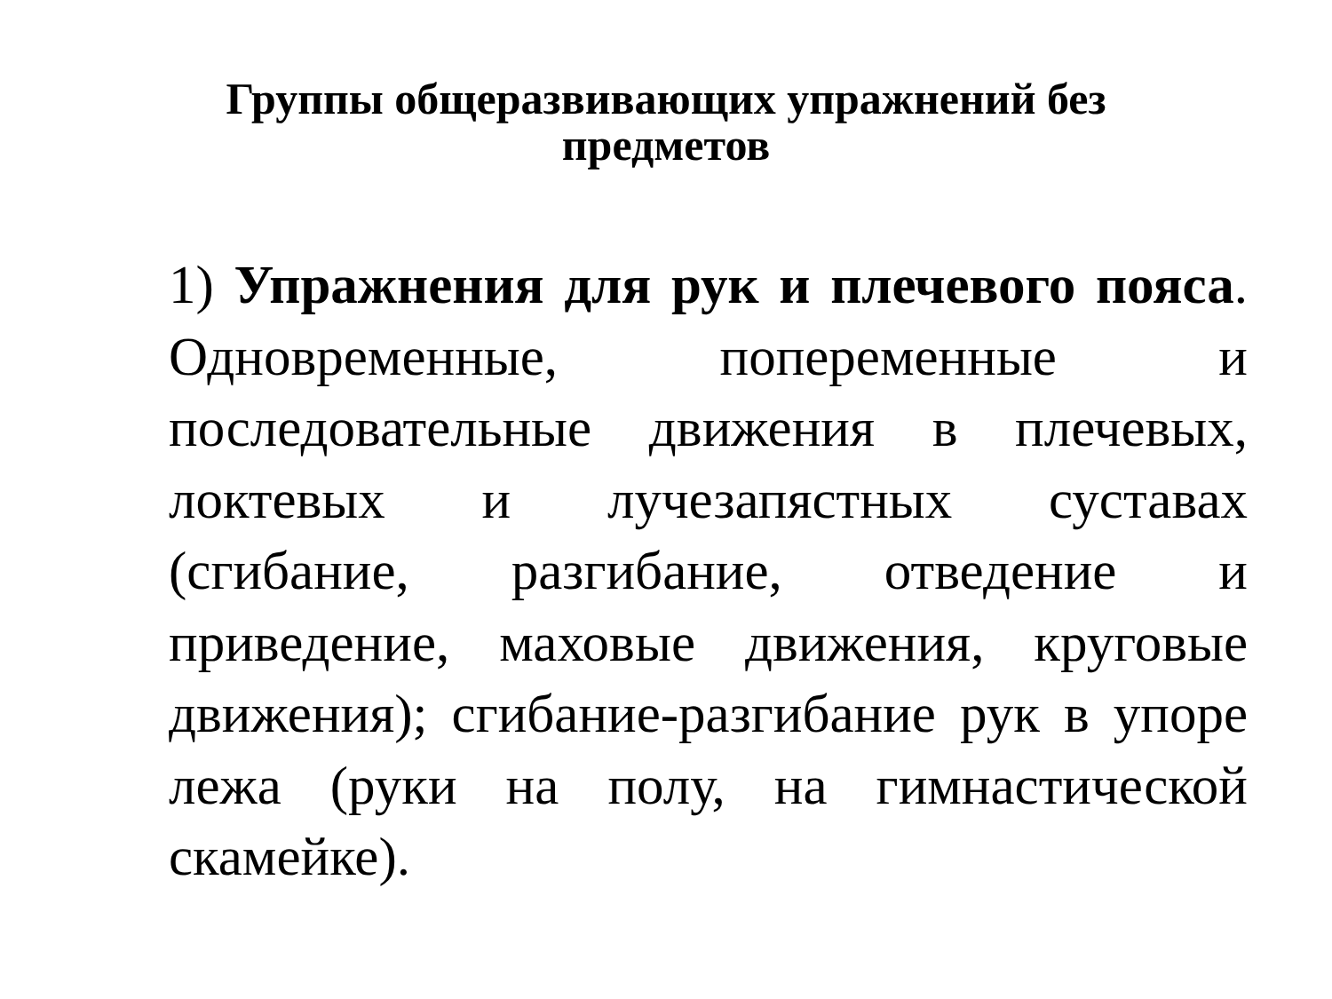Группы общеразвивающих упражнений без
предметов
1) Упражнения для рук и плечевого пояса. Одновременные, попеременные и последовательные движения в плечевых, локтевых и лучезапястных суставах (сгибание, разгибание, отведение и приведение, маховые движения, круговые движения); сгибание-разгибание рук в упоре лежа (руки на полу, на гимнастической скамейке).